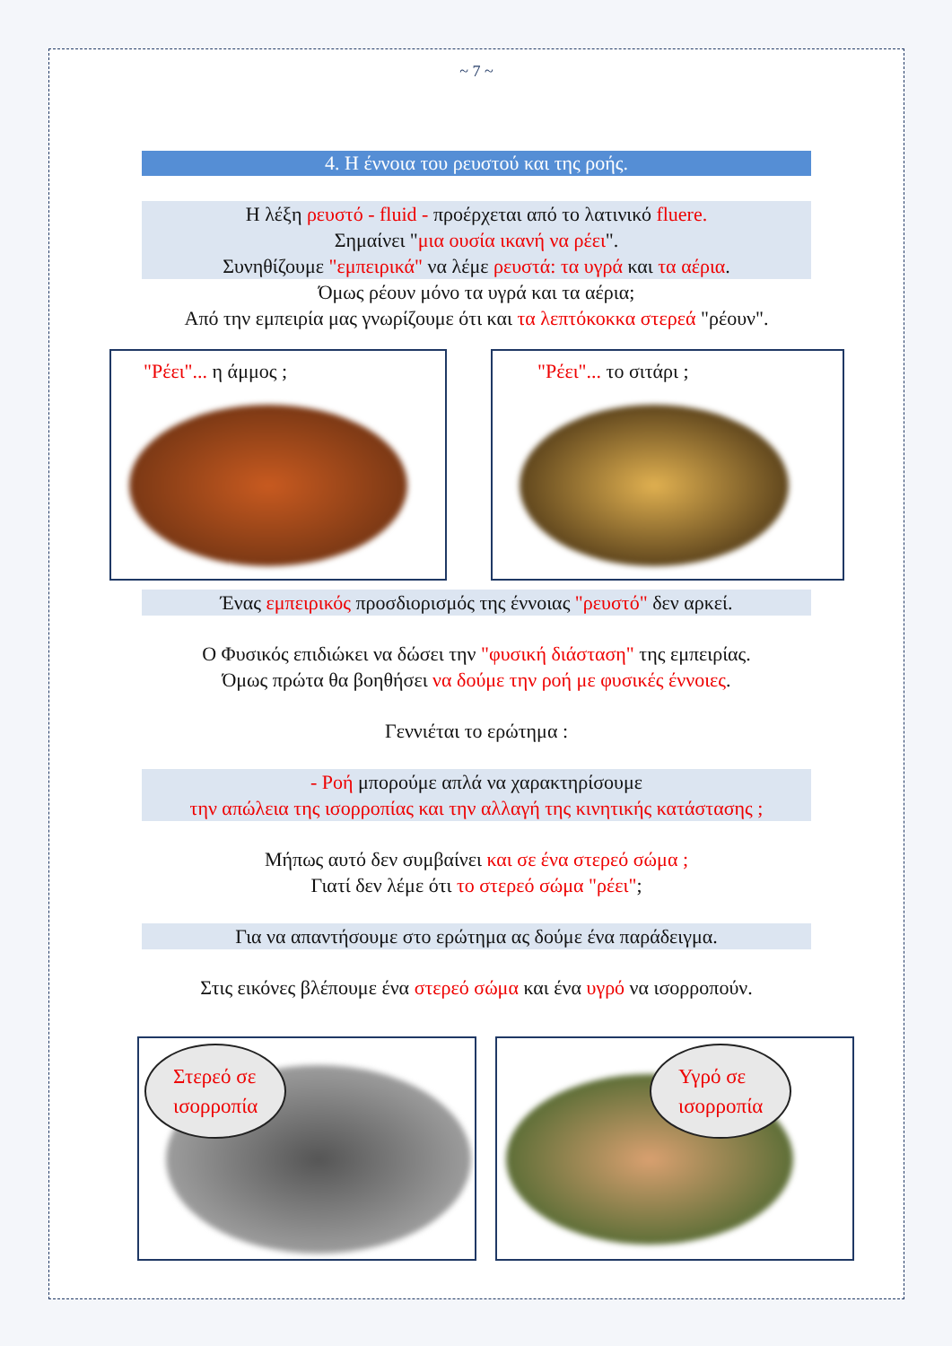~ 7 ~
4. Η έννοια του ρευστού και της ροής.
Η λέξη ρευστό - fluid - προέρχεται από το λατινικό fluere.
Σημαίνει "μια ουσία ικανή να ρέει".
Συνηθίζουμε "εμπειρικά" να λέμε ρευστά: τα υγρά και τα αέρια.
Όμως ρέουν μόνο τα υγρά και τα αέρια;
Από την εμπειρία μας γνωρίζουμε ότι και τα λεπτόκοκκα στερεά "ρέουν".
"Ρέει"... η άμμος ; "Ρέει"... το σιτάρι ;
Ένας εμπειρικός προσδιορισμός της έννοιας "ρευστό" δεν αρκεί.
Ο Φυσικός επιδιώκει να δώσει την "φυσική διάσταση" της εμπειρίας.
Όμως πρώτα θα βοηθήσει να δούμε την ροή με φυσικές έννοιες.
Γεννιέται το ερώτημα :
- Ροή μπορούμε απλά να χαρακτηρίσουμε
την απώλεια της ισορροπίας και την αλλαγή της κινητικής κατάστασης ;
Μήπως αυτό δεν συμβαίνει και σε ένα στερεό σώμα ;
Γιατί δεν λέμε ότι το στερεό σώμα "ρέει";
Για να απαντήσουμε στο ερώτημα ας δούμε ένα παράδειγμα.
Στις εικόνες βλέπουμε ένα στερεό σώμα και ένα υγρό να ισορροπούν.
Στερεό σε
ισορροπία
Υγρό σε
ισορροπία